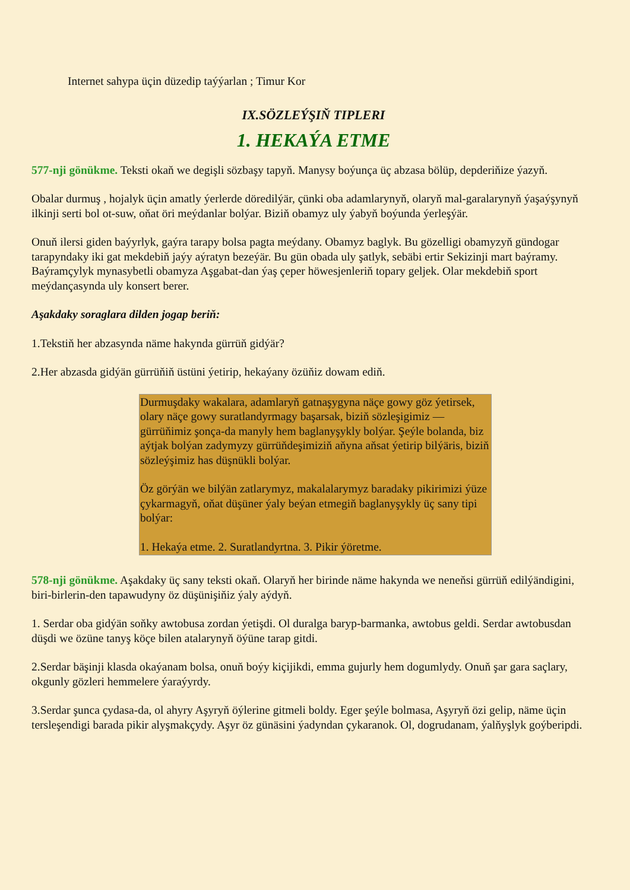Internet sahypa üçin düzedip taýýarlan ; Timur Kor
IX.SÖZLEÝŞIŇ TIPLERI
1. HEKAÝA ETME
577-nji gönükme. Teksti okaň we degişli sözbaşy tapyň. Manysy boýunça üç abzasa bölüp, depderiňize ýazyň.
Obalar durmuş , hojalyk üçin amatly ýerlerde döredilýär, çünki oba adamlarynyň, olaryň mal-garalarynyň ýaşaýşynyň ilkinji serti bol ot-suw, oňat öri meýdanlar bolýar. Biziň obamyz uly ýabyň boýunda ýerleşýär.
Onuň ilersi giden baýyrlyk, gaýra tarapy bolsa pagta meýdany. Obamyz baglyk. Bu gözelligi obamyzyň gündogar tarapyndaky iki gat mekdebiň jaýy aýratyn bezeýär. Bu gün obada uly şatlyk, sebäbi ertir Sekizinji mart baýramy. Baýramçylyk mynasybetli obamyza Aşgabat-dan ýaş çeper höwesjenleriň topary geljek. Olar mekdebiň sport meýdançasynda uly konsert berer.
Aşakdaky soraglara dilden jogap beriň:
1.Tekstiň her abzasynda näme hakynda gürrüň gidýär?
2.Her abzasda gidýän gürrüňiň üstüni ýetirip, hekaýany özüňiz dowam ediň.
Durmuşdaky wakalara, adamlaryň gatnaşygyna näçe gowy göz ýetirsek, olary näçe gowy suratlandyrmagy başarsak, biziň sözleşigimiz — gürrüňimiz şonça-da manyly hem baglanyşykly bolýar. Şeýle bolanda, biz aýtjak bolýan zadymyzy gürrüňdeşimiziň aňyna aňsat ýetirip bilýäris, biziň sözleýşimiz has düşnükli bolýar.
Öz görýän we bilýän zatlarymyz, makalalarymyz baradaky pikirimizi ýüze çykarmagyň, oňat düşüner ýaly beýan etmegiň baglanyşykly üç sany tipi bolýar:
1. Hekaýa etme. 2. Suratlandyrtna. 3. Pikir ýöretme.
578-nji gönükme. Aşakdaky üç sany teksti okaň. Olaryň her birinde näme hakynda we neneňsi gürrüň edilýändigini, biri-birlerin-den tapawudyny öz düşünişiňiz ýaly aýdyň.
1. Serdar oba gidýän soňky awtobusa zordan ýetişdi. Ol duralga baryp-barmanka, awtobus geldi. Serdar awtobusdan düşdi we özüne tanyş köçe bilen atalarynyň öýüne tarap gitdi.
2.Serdar bäşinji klasda okaýanam bolsa, onuň boýy kiçijikdi, emma gujurly hem dogumlydy. Onuň şar gara saçlary, okgunly gözleri hemmelere ýaraýyrdy.
3.Serdar şunca çydasa-da, ol ahyry Aşyryň öýlerine gitmeli boldy. Eger şeýle bolmasa, Aşyryň özi gelip, näme üçin tersleşendigi barada pikir alyşmakçydy. Aşyr öz günäsini ýadyndan çykaranok. Ol, dogrudanam, ýalňyşlyk goýberipdi.